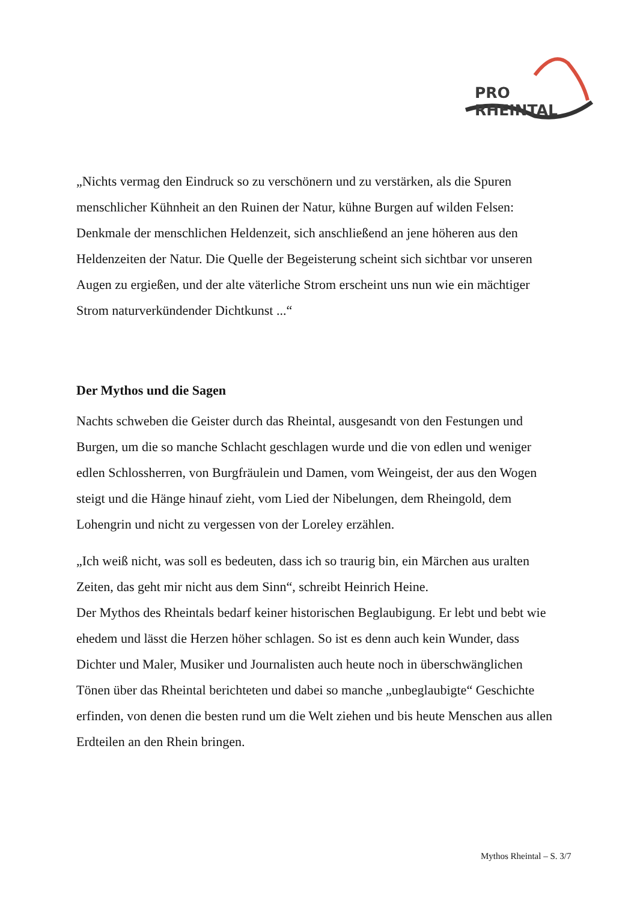PRO RHEINTAL
„Nichts vermag den Eindruck so zu verschönern und zu verstärken, als die Spuren menschlicher Kühnheit an den Ruinen der Natur, kühne Burgen auf wilden Felsen: Denkmale der menschlichen Heldenzeit, sich anschließend an jene höheren aus den Heldenzeiten der Natur. Die Quelle der Begeisterung scheint sich sichtbar vor unseren Augen zu ergießen, und der alte väterliche Strom erscheint uns nun wie ein mächtiger Strom naturverkündender Dichtkunst ...“
Der Mythos und die Sagen
Nachts schweben die Geister durch das Rheintal, ausgesandt von den Festungen und Burgen, um die so manche Schlacht geschlagen wurde und die von edlen und weniger edlen Schlossherren, von Burgfräulein und Damen, vom Weingeist, der aus den Wogen steigt und die Hänge hinauf zieht, vom Lied der Nibelungen, dem Rheingold, dem Lohengrin und nicht zu vergessen von der Loreley erzählen.
„Ich weiß nicht, was soll es bedeuten, dass ich so traurig bin, ein Märchen aus uralten Zeiten, das geht mir nicht aus dem Sinn“, schreibt Heinrich Heine.
Der Mythos des Rheintals bedarf keiner historischen Beglaubigung. Er lebt und bebt wie ehedem und lässt die Herzen höher schlagen. So ist es denn auch kein Wunder, dass Dichter und Maler, Musiker und Journalisten auch heute noch in überschwänglichen Tönen über das Rheintal berichteten und dabei so manche „unbeglaubigte“ Geschichte erfinden, von denen die besten rund um die Welt ziehen und bis heute Menschen aus allen Erdteilen an den Rhein bringen.
Mythos Rheintal – S. 3/7